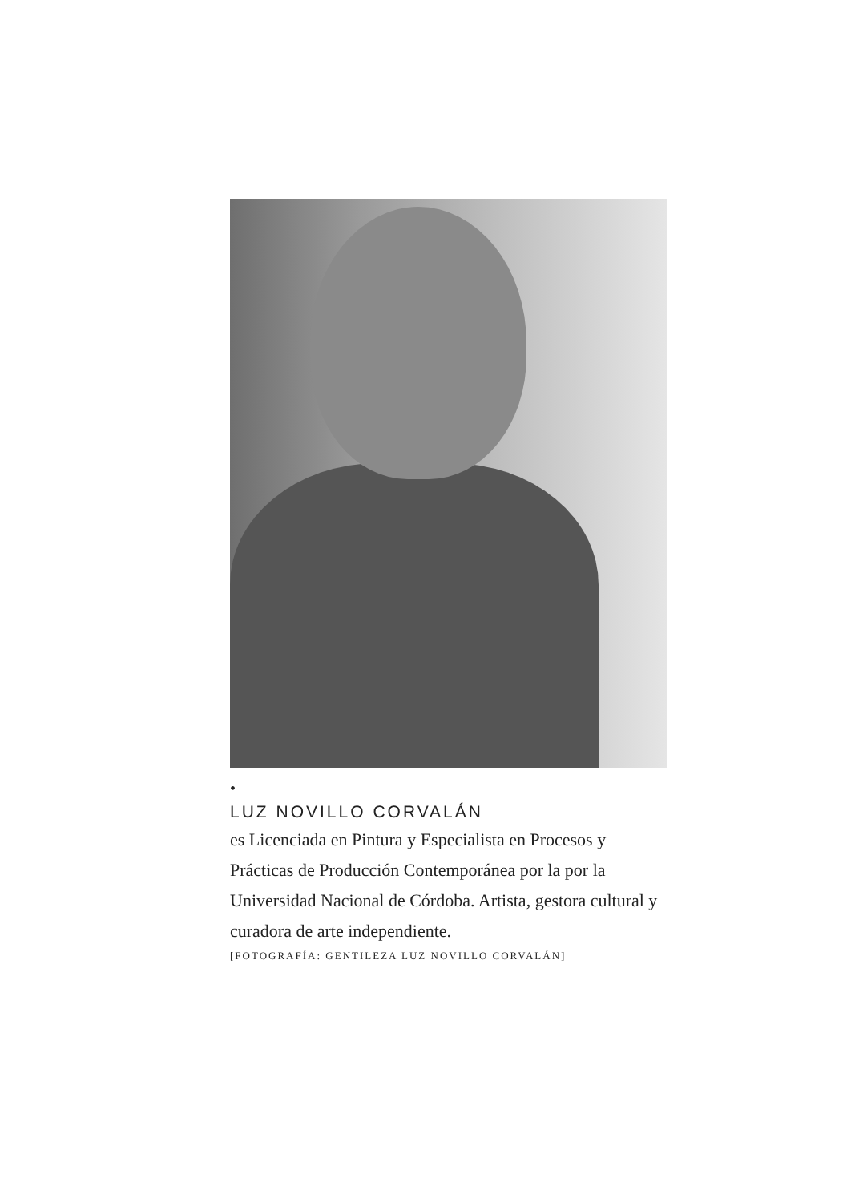•
LUZ NOVILLO CORVALÁN
es Licenciada en Pintura y Especialista en Procesos y Prácticas de Producción Contemporánea por la por la Universidad Nacional de Córdoba. Artista, gestora cultural y curadora de arte independiente.
[FOTOGRAFÍA: GENTILEZA LUZ NOVILLO CORVALÁN]